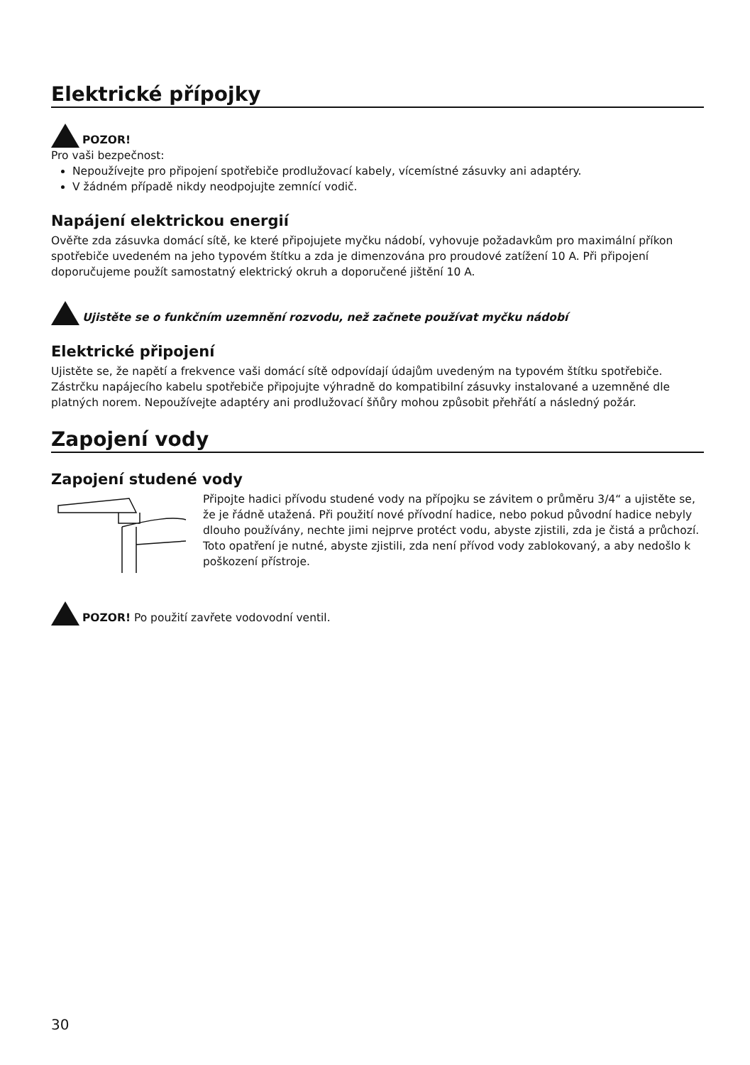Elektrické přípojky
POZOR!
Pro vaši bezpečnost:
Nepoužívejte pro připojení spotřebiče prodlužovací kabely, vícemístné zásuvky ani adaptéry.
V žádném případě nikdy neodpojujte zemnící vodič.
Napájení elektrickou energií
Ověřte zda zásuvka domácí sítě, ke které připojujete myčku nádobí, vyhovuje požadavkům pro maximální příkon spotřebiče uvedeném na jeho typovém štítku a zda je dimenzována pro proudové zatížení 10 A. Při připojení doporučujeme použít samostatný elektrický okruh a doporučené jištění 10 A.
Ujistěte se o funkčním uzemnění rozvodu, než začnete používat myčku nádobí
Elektrické připojení
Ujistěte se, že napětí a frekvence vaši domácí sítě odpovídají údajům uvedeným na typovém štítku spotřebiče. Zástrčku napájecího kabelu spotřebiče připojujte výhradně do kompatibilní zásuvky instalované a uzemněné dle platných norem. Nepoužívejte adaptéry ani prodlužovací šňůry mohou způsobit přehřátí a následný požár.
Zapojení vody
Zapojení studené vody
Připojte hadici přívodu studené vody na přípojku se závitem o průměru 3/4“ a ujistěte se, že je řádně utažená. Při použití nové přívodní hadice, nebo pokud původní hadice nebyly dlouho používány, nechte jimi nejprve protéct vodu, abyste zjistili, zda je čistá a průchozí. Toto opatření je nutné, abyste zjistili, zda není přívod vody zablokovaný, a aby nedošlo k poškození přístroje.
POZOR! Po použití zavřete vodovodní ventil.
30